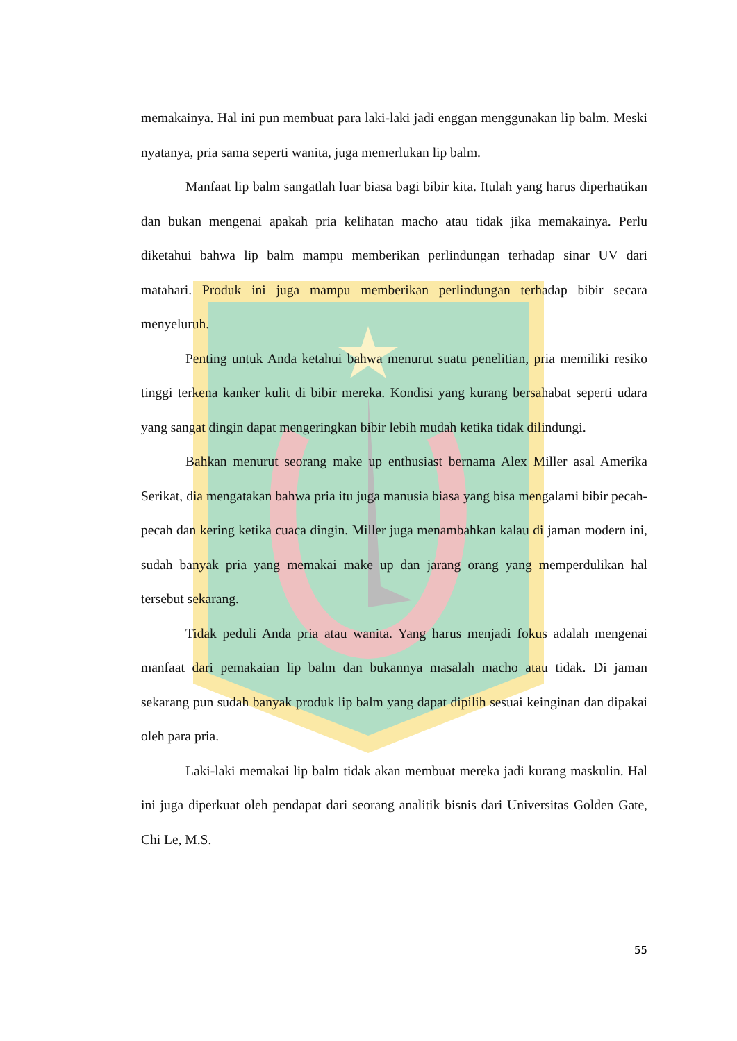memakainya. Hal ini pun membuat para laki-laki jadi enggan menggunakan lip balm. Meski nyatanya, pria sama seperti wanita, juga memerlukan lip balm.
Manfaat lip balm sangatlah luar biasa bagi bibir kita. Itulah yang harus diperhatikan dan bukan mengenai apakah pria kelihatan macho atau tidak jika memakainya. Perlu diketahui bahwa lip balm mampu memberikan perlindungan terhadap sinar UV dari matahari. Produk ini juga mampu memberikan perlindungan terhadap bibir secara menyeluruh.
Penting untuk Anda ketahui bahwa menurut suatu penelitian, pria memiliki resiko tinggi terkena kanker kulit di bibir mereka. Kondisi yang kurang bersahabat seperti udara yang sangat dingin dapat mengeringkan bibir lebih mudah ketika tidak dilindungi.
Bahkan menurut seorang make up enthusiast bernama Alex Miller asal Amerika Serikat, dia mengatakan bahwa pria itu juga manusia biasa yang bisa mengalami bibir pecah-pecah dan kering ketika cuaca dingin. Miller juga menambahkan kalau di jaman modern ini, sudah banyak pria yang memakai make up dan jarang orang yang memperdulikan hal tersebut sekarang.
Tidak peduli Anda pria atau wanita. Yang harus menjadi fokus adalah mengenai manfaat dari pemakaian lip balm dan bukannya masalah macho atau tidak. Di jaman sekarang pun sudah banyak produk lip balm yang dapat dipilih sesuai keinginan dan dipakai oleh para pria.
Laki-laki memakai lip balm tidak akan membuat mereka jadi kurang maskulin. Hal ini juga diperkuat oleh pendapat dari seorang analitik bisnis dari Universitas Golden Gate, Chi Le, M.S.
55